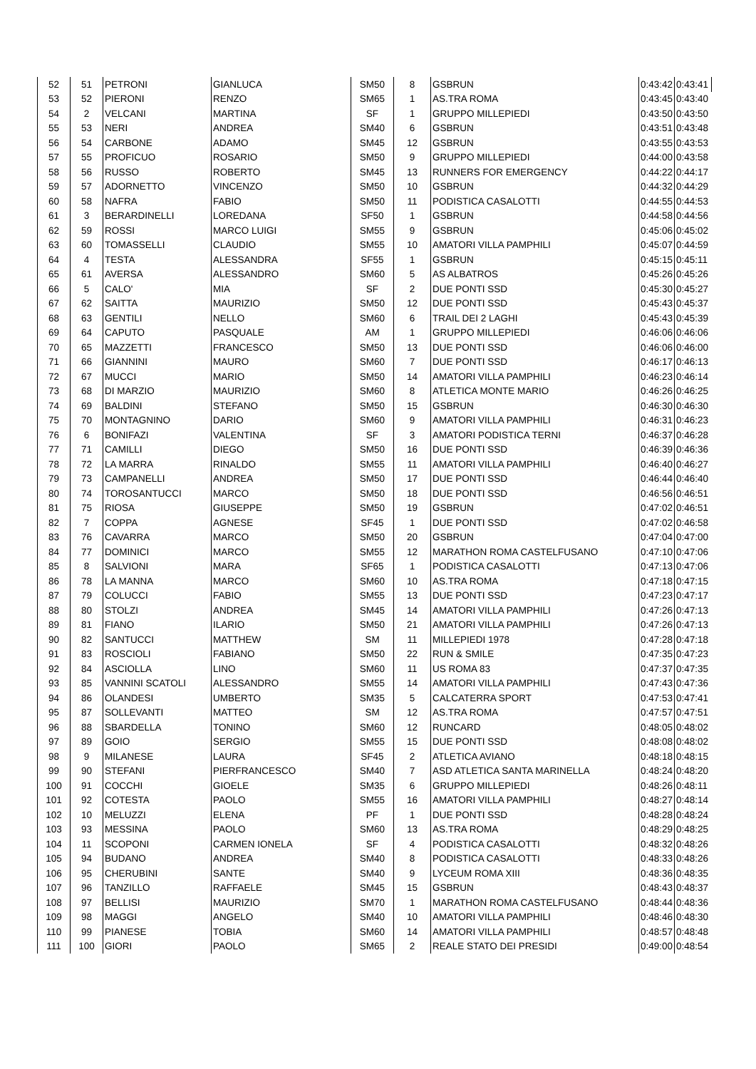| 52 | 51 | PETRONI | GIANLUCA | SM50 | 8 | GSBRUN | 0:43:42 | 0:43:41 |
| 53 | 52 | PIERONI | RENZO | SM65 | 1 | AS.TRA ROMA | 0:43:45 | 0:43:40 |
| 54 | 2 | VELCANI | MARTINA | SF | 1 | GRUPPO MILLEPIEDI | 0:43:50 | 0:43:50 |
| 55 | 53 | NERI | ANDREA | SM40 | 6 | GSBRUN | 0:43:51 | 0:43:48 |
| 56 | 54 | CARBONE | ADAMO | SM45 | 12 | GSBRUN | 0:43:55 | 0:43:53 |
| 57 | 55 | PROFICUO | ROSARIO | SM50 | 9 | GRUPPO MILLEPIEDI | 0:44:00 | 0:43:58 |
| 58 | 56 | RUSSO | ROBERTO | SM45 | 13 | RUNNERS FOR EMERGENCY | 0:44:22 | 0:44:17 |
| 59 | 57 | ADORNETTO | VINCENZO | SM50 | 10 | GSBRUN | 0:44:32 | 0:44:29 |
| 60 | 58 | NAFRA | FABIO | SM50 | 11 | PODISTICA CASALOTTI | 0:44:55 | 0:44:53 |
| 61 | 3 | BERARDINELLI | LOREDANA | SF50 | 1 | GSBRUN | 0:44:58 | 0:44:56 |
| 62 | 59 | ROSSI | MARCO LUIGI | SM55 | 9 | GSBRUN | 0:45:06 | 0:45:02 |
| 63 | 60 | TOMASSELLI | CLAUDIO | SM55 | 10 | AMATORI VILLA PAMPHILI | 0:45:07 | 0:44:59 |
| 64 | 4 | TESTA | ALESSANDRA | SF55 | 1 | GSBRUN | 0:45:15 | 0:45:11 |
| 65 | 61 | AVERSA | ALESSANDRO | SM60 | 5 | AS ALBATROS | 0:45:26 | 0:45:26 |
| 66 | 5 | CALO' | MIA | SF | 2 | DUE PONTI SSD | 0:45:30 | 0:45:27 |
| 67 | 62 | SAITTA | MAURIZIO | SM50 | 12 | DUE PONTI SSD | 0:45:43 | 0:45:37 |
| 68 | 63 | GENTILI | NELLO | SM60 | 6 | TRAIL DEI 2 LAGHI | 0:45:43 | 0:45:39 |
| 69 | 64 | CAPUTO | PASQUALE | AM | 1 | GRUPPO MILLEPIEDI | 0:46:06 | 0:46:06 |
| 70 | 65 | MAZZETTI | FRANCESCO | SM50 | 13 | DUE PONTI SSD | 0:46:06 | 0:46:00 |
| 71 | 66 | GIANNINI | MAURO | SM60 | 7 | DUE PONTI SSD | 0:46:17 | 0:46:13 |
| 72 | 67 | MUCCI | MARIO | SM50 | 14 | AMATORI VILLA PAMPHILI | 0:46:23 | 0:46:14 |
| 73 | 68 | DI MARZIO | MAURIZIO | SM60 | 8 | ATLETICA MONTE MARIO | 0:46:26 | 0:46:25 |
| 74 | 69 | BALDINI | STEFANO | SM50 | 15 | GSBRUN | 0:46:30 | 0:46:30 |
| 75 | 70 | MONTAGNINO | DARIO | SM60 | 9 | AMATORI VILLA PAMPHILI | 0:46:31 | 0:46:23 |
| 76 | 6 | BONIFAZI | VALENTINA | SF | 3 | AMATORI PODISTICA TERNI | 0:46:37 | 0:46:28 |
| 77 | 71 | CAMILLI | DIEGO | SM50 | 16 | DUE PONTI SSD | 0:46:39 | 0:46:36 |
| 78 | 72 | LA MARRA | RINALDO | SM55 | 11 | AMATORI VILLA PAMPHILI | 0:46:40 | 0:46:27 |
| 79 | 73 | CAMPANELLI | ANDREA | SM50 | 17 | DUE PONTI SSD | 0:46:44 | 0:46:40 |
| 80 | 74 | TOROSANTUCCI | MARCO | SM50 | 18 | DUE PONTI SSD | 0:46:56 | 0:46:51 |
| 81 | 75 | RIOSA | GIUSEPPE | SM50 | 19 | GSBRUN | 0:47:02 | 0:46:51 |
| 82 | 7 | COPPA | AGNESE | SF45 | 1 | DUE PONTI SSD | 0:47:02 | 0:46:58 |
| 83 | 76 | CAVARRA | MARCO | SM50 | 20 | GSBRUN | 0:47:04 | 0:47:00 |
| 84 | 77 | DOMINICI | MARCO | SM55 | 12 | MARATHON ROMA CASTELFUSANO | 0:47:10 | 0:47:06 |
| 85 | 8 | SALVIONI | MARA | SF65 | 1 | PODISTICA CASALOTTI | 0:47:13 | 0:47:06 |
| 86 | 78 | LA MANNA | MARCO | SM60 | 10 | AS.TRA ROMA | 0:47:18 | 0:47:15 |
| 87 | 79 | COLUCCI | FABIO | SM55 | 13 | DUE PONTI SSD | 0:47:23 | 0:47:17 |
| 88 | 80 | STOLZI | ANDREA | SM45 | 14 | AMATORI VILLA PAMPHILI | 0:47:26 | 0:47:13 |
| 89 | 81 | FIANO | ILARIO | SM50 | 21 | AMATORI VILLA PAMPHILI | 0:47:26 | 0:47:13 |
| 90 | 82 | SANTUCCI | MATTHEW | SM | 11 | MILLEPIEDI 1978 | 0:47:28 | 0:47:18 |
| 91 | 83 | ROSCIOLI | FABIANO | SM50 | 22 | RUN & SMILE | 0:47:35 | 0:47:23 |
| 92 | 84 | ASCIOLLA | LINO | SM60 | 11 | US ROMA 83 | 0:47:37 | 0:47:35 |
| 93 | 85 | VANNINI SCATOLI | ALESSANDRO | SM55 | 14 | AMATORI VILLA PAMPHILI | 0:47:43 | 0:47:36 |
| 94 | 86 | OLANDESI | UMBERTO | SM35 | 5 | CALCATERRA SPORT | 0:47:53 | 0:47:41 |
| 95 | 87 | SOLLEVANTI | MATTEO | SM | 12 | AS.TRA ROMA | 0:47:57 | 0:47:51 |
| 96 | 88 | SBARDELLA | TONINO | SM60 | 12 | RUNCARD | 0:48:05 | 0:48:02 |
| 97 | 89 | GOIO | SERGIO | SM55 | 15 | DUE PONTI SSD | 0:48:08 | 0:48:02 |
| 98 | 9 | MILANESE | LAURA | SF45 | 2 | ATLETICA AVIANO | 0:48:18 | 0:48:15 |
| 99 | 90 | STEFANI | PIERFRANCESCO | SM40 | 7 | ASD ATLETICA SANTA MARINELLA | 0:48:24 | 0:48:20 |
| 100 | 91 | COCCHI | GIOELE | SM35 | 6 | GRUPPO MILLEPIEDI | 0:48:26 | 0:48:11 |
| 101 | 92 | COTESTA | PAOLO | SM55 | 16 | AMATORI VILLA PAMPHILI | 0:48:27 | 0:48:14 |
| 102 | 10 | MELUZZI | ELENA | PF | 1 | DUE PONTI SSD | 0:48:28 | 0:48:24 |
| 103 | 93 | MESSINA | PAOLO | SM60 | 13 | AS.TRA ROMA | 0:48:29 | 0:48:25 |
| 104 | 11 | SCOPONI | CARMEN IONELA | SF | 4 | PODISTICA CASALOTTI | 0:48:32 | 0:48:26 |
| 105 | 94 | BUDANO | ANDREA | SM40 | 8 | PODISTICA CASALOTTI | 0:48:33 | 0:48:26 |
| 106 | 95 | CHERUBINI | SANTE | SM40 | 9 | LYCEUM ROMA XIII | 0:48:36 | 0:48:35 |
| 107 | 96 | TANZILLO | RAFFAELE | SM45 | 15 | GSBRUN | 0:48:43 | 0:48:37 |
| 108 | 97 | BELLISI | MAURIZIO | SM70 | 1 | MARATHON ROMA CASTELFUSANO | 0:48:44 | 0:48:36 |
| 109 | 98 | MAGGI | ANGELO | SM40 | 10 | AMATORI VILLA PAMPHILI | 0:48:46 | 0:48:30 |
| 110 | 99 | PIANESE | TOBIA | SM60 | 14 | AMATORI VILLA PAMPHILI | 0:48:57 | 0:48:48 |
| 111 | 100 | GIORI | PAOLO | SM65 | 2 | REALE STATO DEI PRESIDI | 0:49:00 | 0:48:54 |